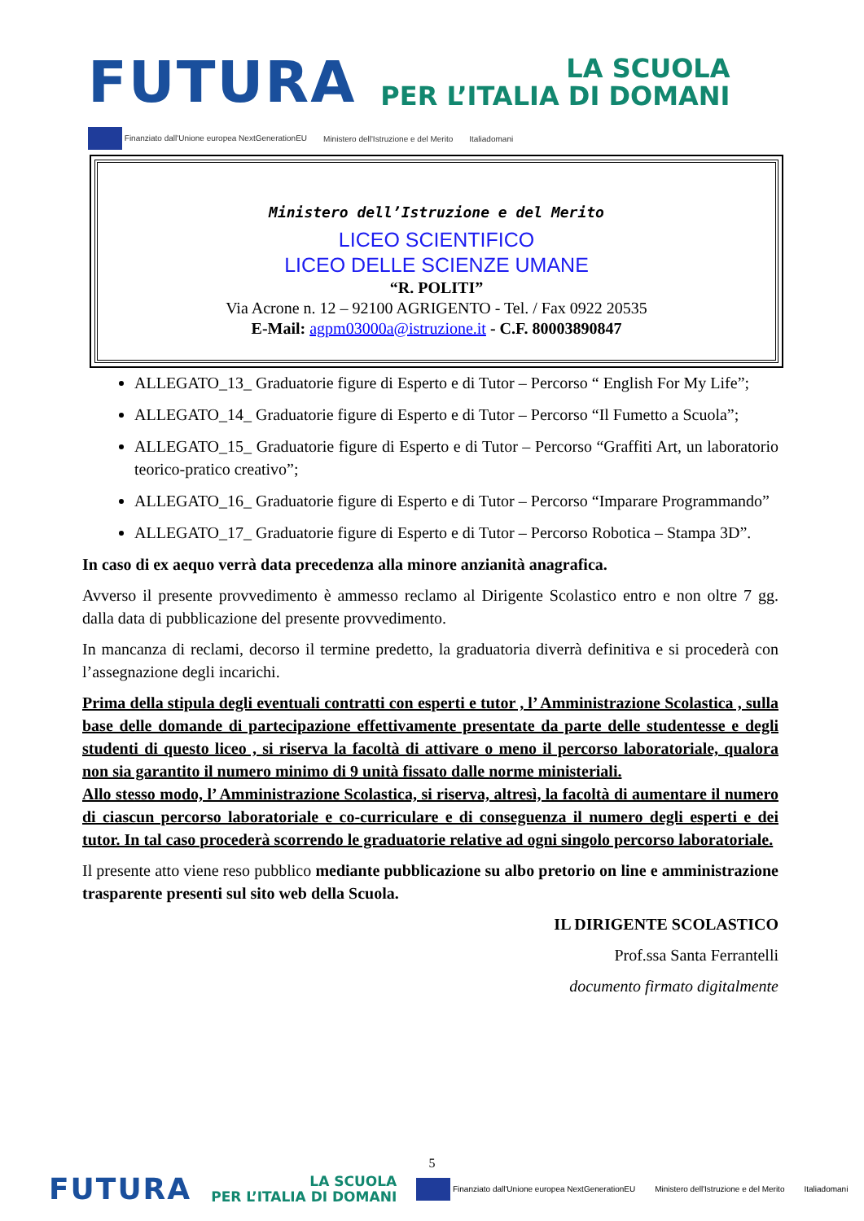FUTURA
LA SCUOLA
PER L’ITALIA DI DOMANI
Finanziato dall'Unione europea NextGenerationEU Ministero dell'Istruzione e del Merito Italiadomani
Ministero dell’Istruzione e del Merito
LICEO SCIENTIFICO
LICEO DELLE SCIENZE UMANE
“R. POLITI”
Via Acrone n. 12 – 92100 AGRIGENTO - Tel. / Fax 0922 20535
E-Mail: agpm03000a@istruzione.it - C.F. 80003890847
ALLEGATO_13_ Graduatorie figure di Esperto e di Tutor – Percorso “ English For My Life”;
ALLEGATO_14_ Graduatorie figure di Esperto e di Tutor – Percorso “Il Fumetto a Scuola”;
ALLEGATO_15_ Graduatorie figure di Esperto e di Tutor – Percorso “Graffiti Art, un laboratorio teorico-pratico creativo”;
ALLEGATO_16_ Graduatorie figure di Esperto e di Tutor – Percorso “Imparare Programmando”
ALLEGATO_17_ Graduatorie figure di Esperto e di Tutor – Percorso Robotica – Stampa 3D”.
In caso di ex aequo verrà data precedenza alla minore anzianità anagrafica.
Avverso il presente provvedimento è ammesso reclamo al Dirigente Scolastico entro e non oltre 7 gg. dalla data di pubblicazione del presente provvedimento.
In mancanza di reclami, decorso il termine predetto, la graduatoria diverrà definitiva e si procederà con l’assegnazione degli incarichi.
Prima della stipula degli eventuali contratti con esperti e tutor , l’ Amministrazione Scolastica , sulla base delle domande di partecipazione effettivamente presentate da parte delle studentesse e degli studenti di questo liceo , si riserva la facoltà di attivare o meno il percorso laboratoriale, qualora non sia garantito il numero minimo di 9 unità fissato dalle norme ministeriali.
Allo stesso modo, l’ Amministrazione Scolastica, si riserva, altresì, la facoltà di aumentare il numero di ciascun percorso laboratoriale e co-curriculare e di conseguenza il numero degli esperti e dei tutor. In tal caso procederà scorrendo le graduatorie relative ad ogni singolo percorso laboratoriale.
Il presente atto viene reso pubblico mediante pubblicazione su albo pretorio on line e amministrazione trasparente presenti sul sito web della Scuola.
IL DIRIGENTE SCOLASTICO
Prof.ssa Santa Ferrantelli
documento firmato digitalmente
5
FUTURA LA SCUOLA
PER L’ITALIA DI DOMANI Finanziato dall'Unione europea NextGenerationEU Ministero dell'Istruzione e del Merito Italiadomani